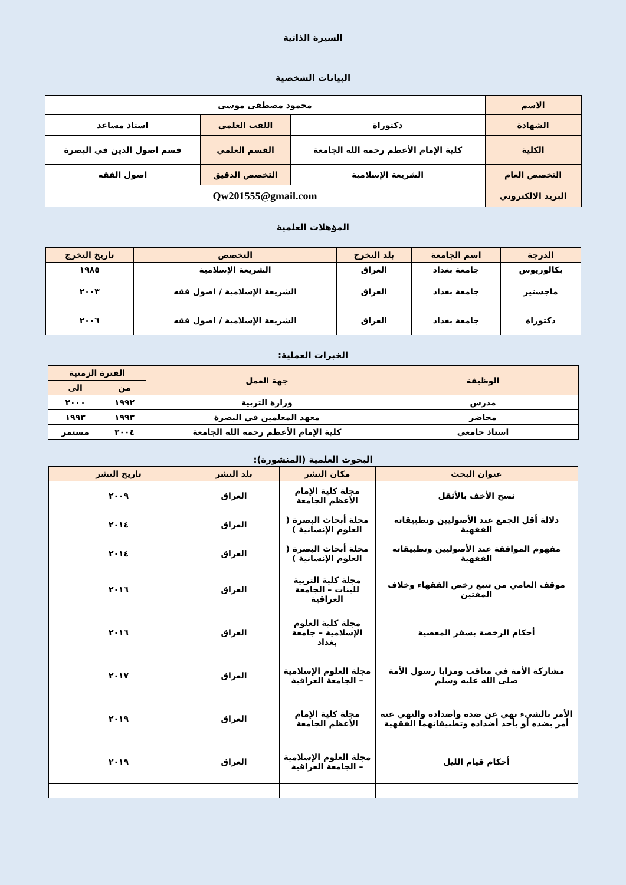السيرة الذاتية
البيانات الشخصية
| الاسم | محمود مصطفى موسى | | |
| الشهادة | دكتوراة | اللقب العلمي | استاذ مساعد |
| الكلية | كلية الإمام الأعظم رحمه الله الجامعة | القسم العلمي | قسم اصول الدين في البصرة |
| التخصص العام | الشريعة الإسلامية | التخصص الدقيق | اصول الفقه |
| البريد الالكتروني | Qw201555@gmail.com | | |
المؤهلات العلمية
| الدرجة | اسم الجامعة | بلد التخرج | التخصص | تاريخ التخرج |
| --- | --- | --- | --- | --- |
| بكالوريوس | جامعة بغداد | العراق | الشريعة الإسلامية | ١٩٨٥ |
| ماجستير | جامعة بغداد | العراق | الشريعة الإسلامية / اصول فقه | ٢٠٠٣ |
| دكتوراة | جامعة بغداد | العراق | الشريعة الإسلامية / اصول فقه | ٢٠٠٦ |
الخبرات العملية:
| الوظيفة | جهة العمل | الفترة الزمنية | |
| --- | --- | --- | --- |
| | | من | الى |
| مدرس | وزارة التربية | ١٩٩٢ | ٢٠٠٠ |
| محاضر | معهد المعلمين في البصرة | ١٩٩٣ | ١٩٩٣ |
| استاذ جامعي | كلية الإمام الأعظم رحمه الله الجامعة | ٢٠٠٤ | مستمر |
البحوث العلمية (المنشورة):
| عنوان البحث | مكان النشر | بلد النشر | تاريخ النشر |
| --- | --- | --- | --- |
| نسخ الأخف بالأثقل | مجلة كلية الإمام الأعظم الجامعة | العراق | ٢٠٠٩ |
| دلالة أقل الجمع عند الأصوليين وتطبيقاته الفقهية | مجلة أبحاث البصرة ( العلوم الإنسانية ) | العراق | ٢٠١٤ |
| مفهوم الموافقة عند الأصوليين وتطبيقاته الفقهية | مجلة أبحاث البصرة ( العلوم الإنسانية ) | العراق | ٢٠١٤ |
| موقف العامي من تتبع رخص الفقهاء وخلاف المفتين | مجلة كلية التربية للبنات – الجامعة العراقية | العراق | ٢٠١٦ |
| أحكام الرخصة بسفر المعصية | مجلة كلية العلوم الإسلامية – جامعة بغداد | العراق | ٢٠١٦ |
| مشاركة الأمة في مناقب ومزايا رسول الأمة صلى الله عليه وسلم | مجلة العلوم الإسلامية – الجامعة العراقية | العراق | ٢٠١٧ |
| الأمر بالشيء نهي عن ضده وأضداده والنهي عنه أمر بضده أو بأحد أضداده وتطبيقاتهما الفقهية | مجلة كلية الإمام الأعظم الجامعة | العراق | ٢٠١٩ |
| أحكام قيام الليل | مجلة العلوم الإسلامية – الجامعة العراقية | العراق | ٢٠١٩ |